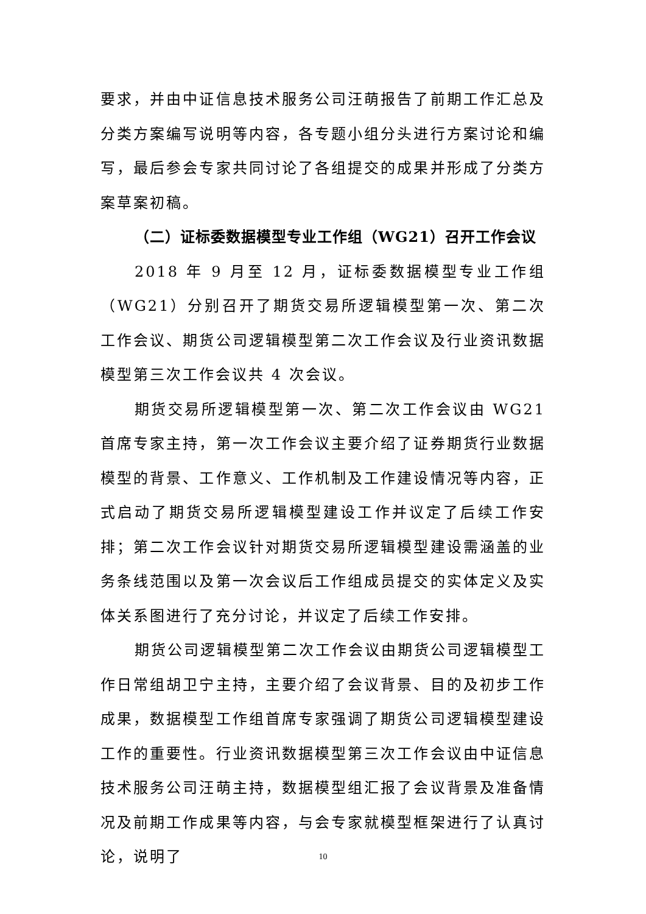要求，并由中证信息技术服务公司汪萌报告了前期工作汇总及分类方案编写说明等内容，各专题小组分头进行方案讨论和编写，最后参会专家共同讨论了各组提交的成果并形成了分类方案草案初稿。
（二）证标委数据模型专业工作组（WG21）召开工作会议
2018 年 9 月至 12 月，证标委数据模型专业工作组（WG21）分别召开了期货交易所逻辑模型第一次、第二次工作会议、期货公司逻辑模型第二次工作会议及行业资讯数据模型第三次工作会议共 4 次会议。
期货交易所逻辑模型第一次、第二次工作会议由 WG21 首席专家主持，第一次工作会议主要介绍了证券期货行业数据模型的背景、工作意义、工作机制及工作建设情况等内容，正式启动了期货交易所逻辑模型建设工作并议定了后续工作安排；第二次工作会议针对期货交易所逻辑模型建设需涵盖的业务条线范围以及第一次会议后工作组成员提交的实体定义及实体关系图进行了充分讨论，并议定了后续工作安排。
期货公司逻辑模型第二次工作会议由期货公司逻辑模型工作日常组胡卫宁主持，主要介绍了会议背景、目的及初步工作成果，数据模型工作组首席专家强调了期货公司逻辑模型建设工作的重要性。行业资讯数据模型第三次工作会议由中证信息技术服务公司汪萌主持，数据模型组汇报了会议背景及准备情况及前期工作成果等内容，与会专家就模型框架进行了认真讨论，说明了
10